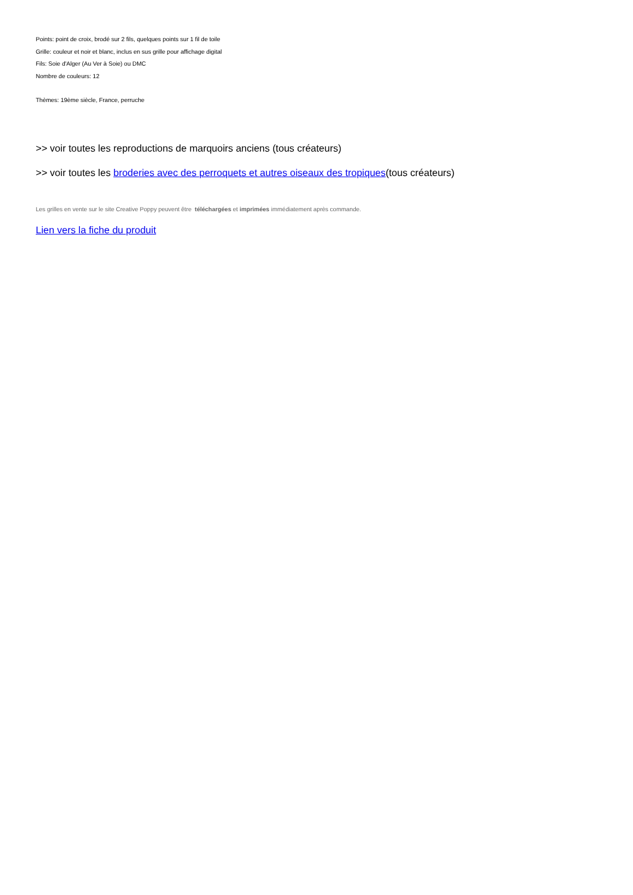Points: point de croix, brodé sur 2 fils, quelques points sur 1 fil de toile
Grille: couleur et noir et blanc, inclus en sus grille pour affichage digital
Fils: Soie d'Alger (Au Ver à Soie) ou DMC
Nombre de couleurs: 12
Thèmes: 19ème siècle, France, perruche
>> voir toutes les reproductions de marquoirs anciens (tous créateurs)
>> voir toutes les broderies avec des perroquets et autres oiseaux des tropiques(tous créateurs)
Les grilles en vente sur le site Creative Poppy peuvent être téléchargées et imprimées immédiatement après commande.
Lien vers la fiche du produit